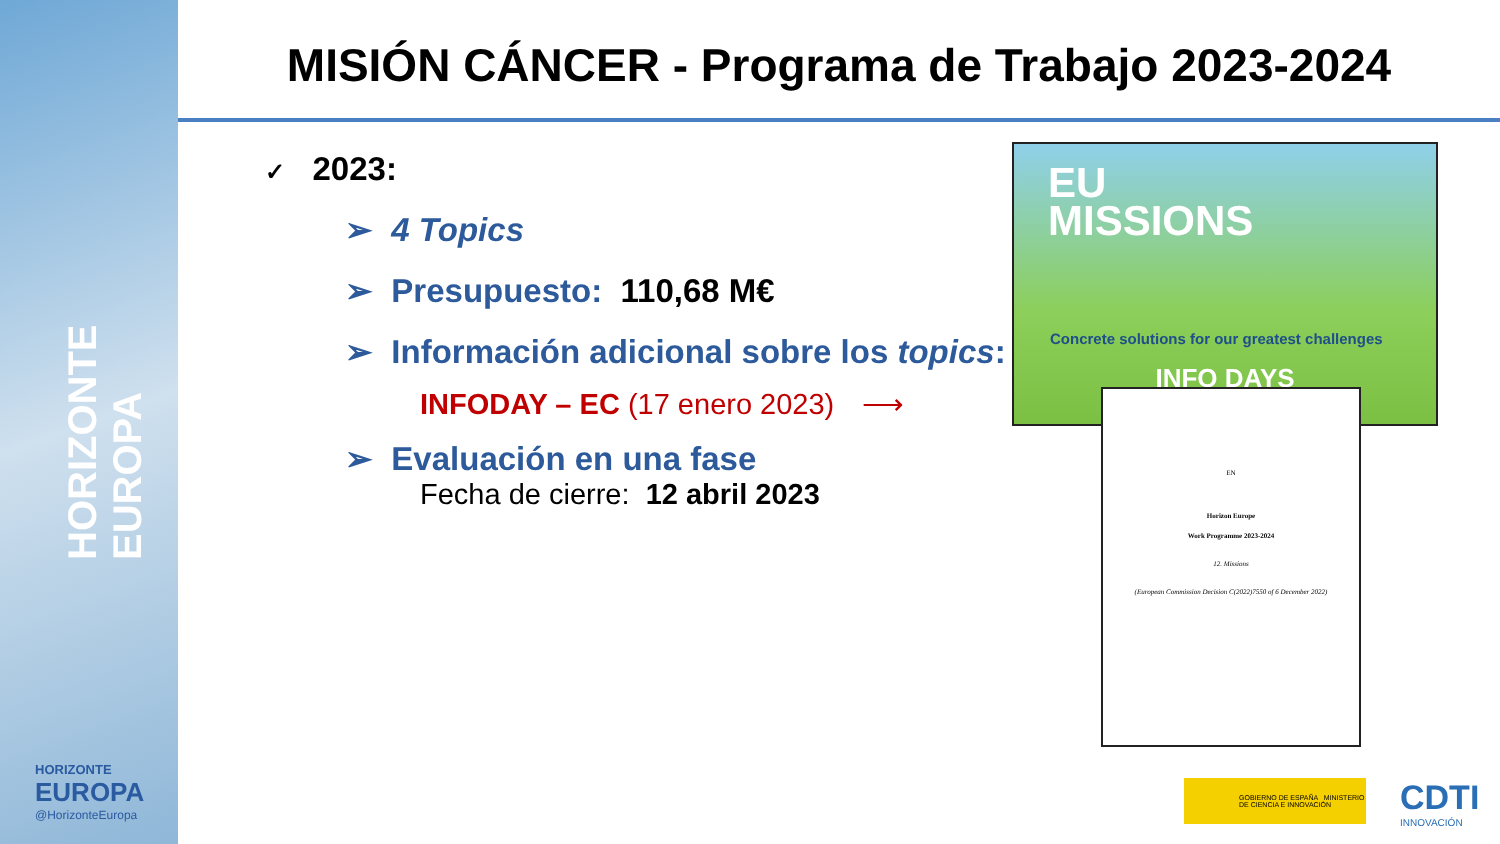HORIZONTE EUROPA
HORIZONTE
EUROPA
@HorizonteEuropa
MISIÓN CÁNCER - Programa de Trabajo 2023-2024
✓ 2023:
➢ 4 Topics
➢ Presupuesto: 110,68 M€
➢ Información adicional sobre los topics:
INFODAY – EC (17 enero 2023) ⟶
➢ Evaluación en una fase
Fecha de cierre: 12 abril 2023
EU
MISSIONS
Concrete solutions for our greatest challenges
INFO DAYS
EN
Horizon Europe
Work Programme 2023-2024
12. Missions
(European Commission Decision C(2022)7550 of 6 December 2022)
GOBIERNO DE ESPAÑA MINISTERIO DE CIENCIA E INNOVACIÓN
CDTI
INNOVACIÓN